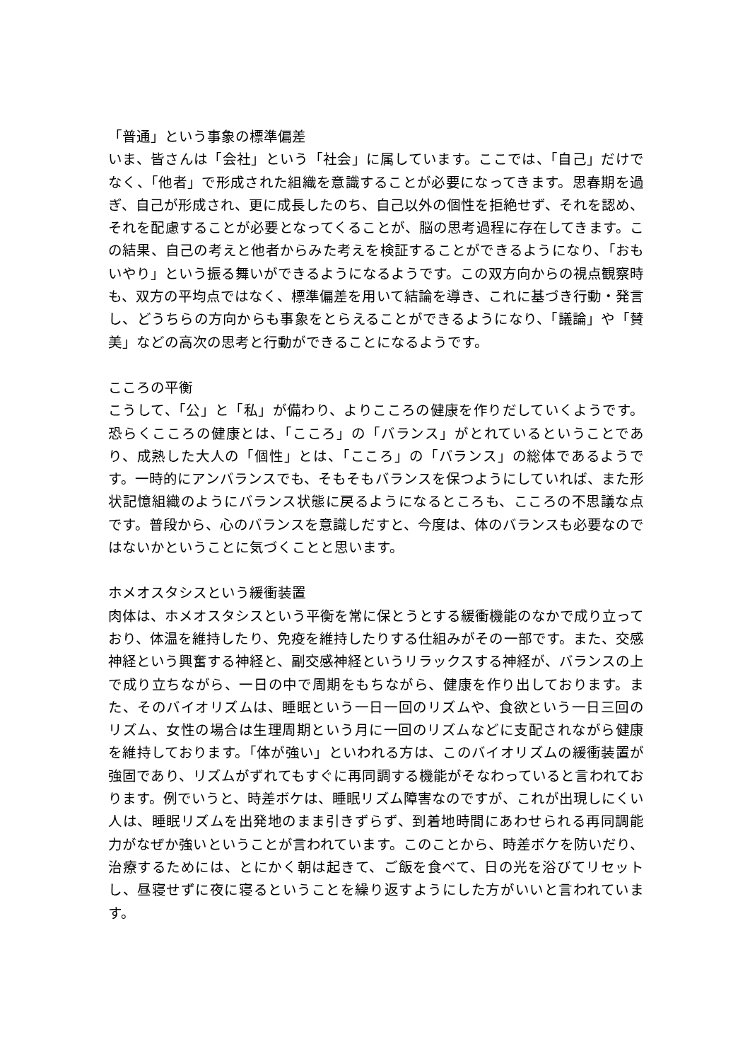「普通」という事象の標準偏差
いま、皆さんは「会社」という「社会」に属しています。ここでは、「自己」だけでなく、「他者」で形成された組織を意識することが必要になってきます。思春期を過ぎ、自己が形成され、更に成長したのち、自己以外の個性を拒絶せず、それを認め、それを配慮することが必要となってくることが、脳の思考過程に存在してきます。この結果、自己の考えと他者からみた考えを検証することができるようになり、「おもいやり」という振る舞いができるようになるようです。この双方向からの視点観察時も、双方の平均点ではなく、標準偏差を用いて結論を導き、これに基づき行動・発言し、どうちらの方向からも事象をとらえることができるようになり、「議論」や「賛美」などの高次の思考と行動ができることになるようです。
こころの平衡
こうして、「公」と「私」が備わり、よりこころの健康を作りだしていくようです。恐らくこころの健康とは、「こころ」の「バランス」がとれているということであり、成熟した大人の「個性」とは、「こころ」の「バランス」の総体であるようです。一時的にアンバランスでも、そもそもバランスを保つようにしていれば、また形状記憶組織のようにバランス状態に戻るようになるところも、こころの不思議な点です。普段から、心のバランスを意識しだすと、今度は、体のバランスも必要なのではないかということに気づくことと思います。
ホメオスタシスという緩衝装置
肉体は、ホメオスタシスという平衡を常に保とうとする緩衝機能のなかで成り立っており、体温を維持したり、免疫を維持したりする仕組みがその一部です。また、交感神経という興奮する神経と、副交感神経というリラックスする神経が、バランスの上で成り立ちながら、一日の中で周期をもちながら、健康を作り出しております。また、そのバイオリズムは、睡眠という一日一回のリズムや、食欲という一日三回のリズム、女性の場合は生理周期という月に一回のリズムなどに支配されながら健康を維持しております。「体が強い」といわれる方は、このバイオリズムの緩衝装置が強固であり、リズムがずれてもすぐに再同調する機能がそなわっていると言われております。例でいうと、時差ボケは、睡眠リズム障害なのですが、これが出現しにくい人は、睡眠リズムを出発地のまま引きずらず、到着地時間にあわせられる再同調能力がなぜか強いということが言われています。このことから、時差ボケを防いだり、治療するためには、とにかく朝は起きて、ご飯を食べて、日の光を浴びてリセットし、昼寝せずに夜に寝るということを繰り返すようにした方がいいと言われています。